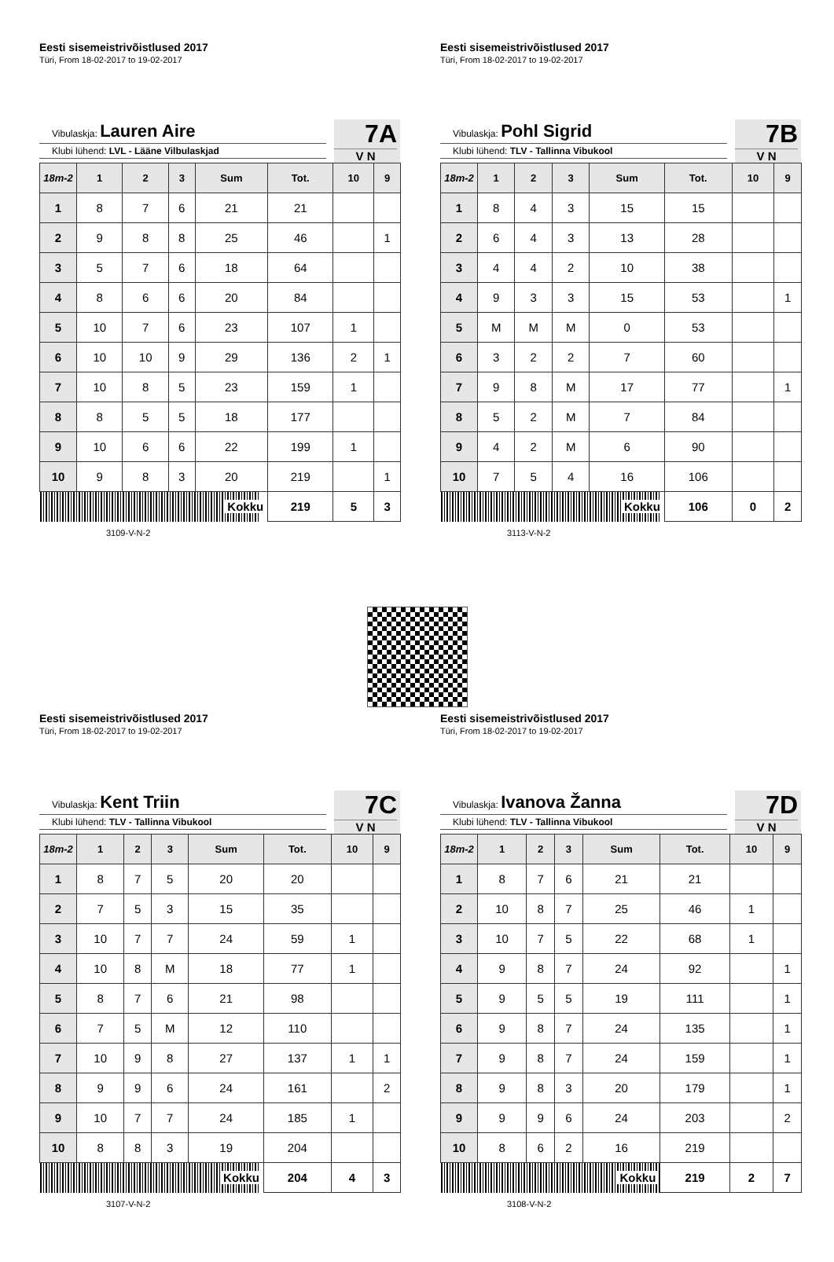Eesti sisemeistrivõistlused 2017
Türi, From 18-02-2017 to 19-02-2017
Vibulaskja: Lauren Aire
Klubi lühend: LVL - Lääne Vilbulaskjad
7A
V N
| 18m-2 | 1 | 2 | 3 | Sum | Tot. | 10 | 9 |
| --- | --- | --- | --- | --- | --- | --- | --- |
| 1 | 8 | 7 | 6 | 21 | 21 | | |
| 2 | 9 | 8 | 8 | 25 | 46 | | 1 |
| 3 | 5 | 7 | 6 | 18 | 64 | | |
| 4 | 8 | 6 | 6 | 20 | 84 | | |
| 5 | 10 | 7 | 6 | 23 | 107 | 1 | |
| 6 | 10 | 10 | 9 | 29 | 136 | 2 | 1 |
| 7 | 10 | 8 | 5 | 23 | 159 | 1 | |
| 8 | 8 | 5 | 5 | 18 | 177 | | |
| 9 | 10 | 6 | 6 | 22 | 199 | 1 | |
| 10 | 9 | 8 | 3 | 20 | 219 | | 1 |
| Kokku | | | | | 219 | 5 | 3 |
3109-V-N-2
Eesti sisemeistrivõistlused 2017
Türi, From 18-02-2017 to 19-02-2017
Vibulaskja: Pohl Sigrid
Klubi lühend: TLV - Tallinna Vibukool
7B
V N
| 18m-2 | 1 | 2 | 3 | Sum | Tot. | 10 | 9 |
| --- | --- | --- | --- | --- | --- | --- | --- |
| 1 | 8 | 4 | 3 | 15 | 15 | | |
| 2 | 6 | 4 | 3 | 13 | 28 | | |
| 3 | 4 | 4 | 2 | 10 | 38 | | |
| 4 | 9 | 3 | 3 | 15 | 53 | | 1 |
| 5 | M | M | M | 0 | 53 | | |
| 6 | 3 | 2 | 2 | 7 | 60 | | |
| 7 | 9 | 8 | M | 17 | 77 | | 1 |
| 8 | 5 | 2 | M | 7 | 84 | | |
| 9 | 4 | 2 | M | 6 | 90 | | |
| 10 | 7 | 5 | 4 | 16 | 106 | | |
| Kokku | | | | | 106 | 0 | 2 |
3113-V-N-2
Eesti sisemeistrivõistlused 2017
Türi, From 18-02-2017 to 19-02-2017
Vibulaskja: Kent Triin
Klubi lühend: TLV - Tallinna Vibukool
7C
V N
| 18m-2 | 1 | 2 | 3 | Sum | Tot. | 10 | 9 |
| --- | --- | --- | --- | --- | --- | --- | --- |
| 1 | 8 | 7 | 5 | 20 | 20 | | |
| 2 | 7 | 5 | 3 | 15 | 35 | | |
| 3 | 10 | 7 | 7 | 24 | 59 | 1 | |
| 4 | 10 | 8 | M | 18 | 77 | 1 | |
| 5 | 8 | 7 | 6 | 21 | 98 | | |
| 6 | 7 | 5 | M | 12 | 110 | | |
| 7 | 10 | 9 | 8 | 27 | 137 | 1 | 1 |
| 8 | 9 | 9 | 6 | 24 | 161 | | 2 |
| 9 | 10 | 7 | 7 | 24 | 185 | 1 | |
| 10 | 8 | 8 | 3 | 19 | 204 | | |
| Kokku | | | | | 204 | 4 | 3 |
3107-V-N-2
Eesti sisemeistrivõistlused 2017
Türi, From 18-02-2017 to 19-02-2017
Vibulaskja: Ivanova Žanna
Klubi lühend: TLV - Tallinna Vibukool
7D
V N
| 18m-2 | 1 | 2 | 3 | Sum | Tot. | 10 | 9 |
| --- | --- | --- | --- | --- | --- | --- | --- |
| 1 | 8 | 7 | 6 | 21 | 21 | | |
| 2 | 10 | 8 | 7 | 25 | 46 | 1 | |
| 3 | 10 | 7 | 5 | 22 | 68 | 1 | |
| 4 | 9 | 8 | 7 | 24 | 92 | | 1 |
| 5 | 9 | 5 | 5 | 19 | 111 | | 1 |
| 6 | 9 | 8 | 7 | 24 | 135 | | 1 |
| 7 | 9 | 8 | 7 | 24 | 159 | | 1 |
| 8 | 9 | 8 | 3 | 20 | 179 | | 1 |
| 9 | 9 | 9 | 6 | 24 | 203 | | 2 |
| 10 | 8 | 6 | 2 | 16 | 219 | | |
| Kokku | | | | | 219 | 2 | 7 |
3108-V-N-2